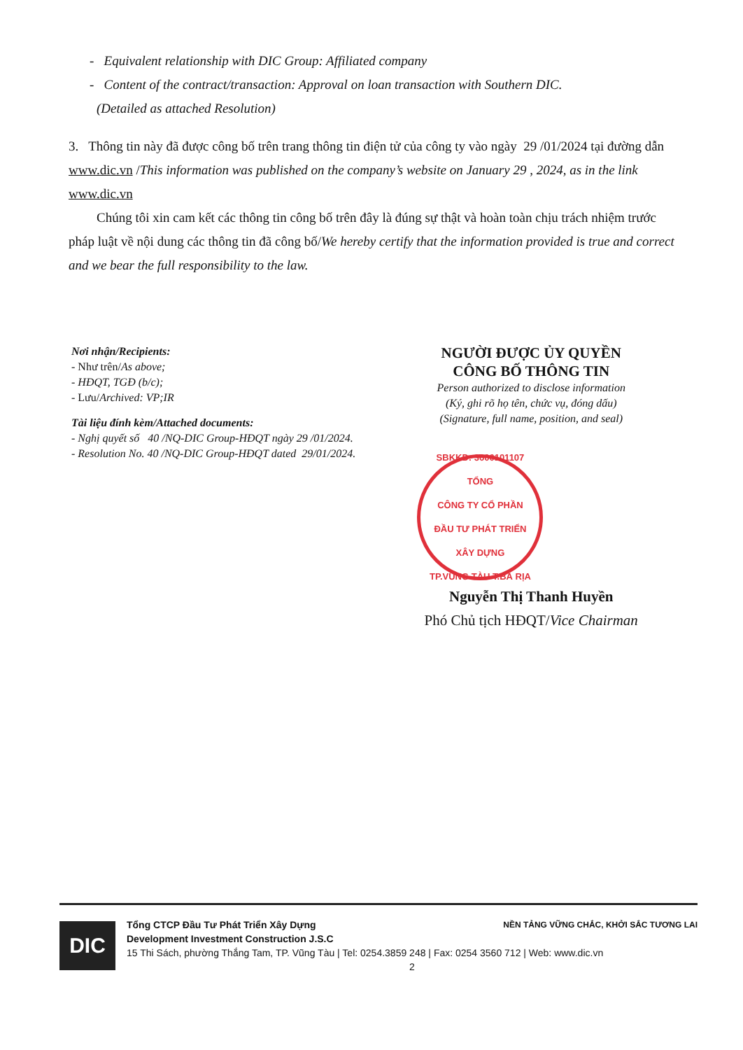- Equivalent relationship with DIC Group: Affiliated company
- Content of the contract/transaction: Approval on loan transaction with Southern DIC.
(Detailed as attached Resolution)
3. Thông tin này đã được công bố trên trang thông tin điện tử của công ty vào ngày 29 /01/2024 tại đường dẫn www.dic.vn /This information was published on the company’s website on January 29 , 2024, as in the link www.dic.vn
Chúng tôi xin cam kết các thông tin công bố trên đây là đúng sự thật và hoàn toàn chịu trách nhiệm trước pháp luật về nội dung các thông tin đã công bố/We hereby certify that the information provided is true and correct and we bear the full responsibility to the law.
Nơi nhận/Recipients:
- Như trên/As above;
- HĐQT, TGĐ (b/c);
- Lưu/Archived: VP;IR
Tài liệu đính kèm/Attached documents:
- Nghị quyết số 40 /NQ-DIC Group-HĐQT ngày 29 /01/2024.
- Resolution No. 40 /NQ-DIC Group-HĐQT dated 29/01/2024.
NGƯỜI ĐƯỢC ỦY QUYỀN
CÔNG BỐ THÔNG TIN
Person authorized to disclose information
(Ký, ghi rõ họ tên, chức vụ, đóng dấu)
(Signature, full name, position, and seal)
SBKKD: 3600101107
TỔNG
CÔNG TY CỔ PHẦN
ĐẦU TƯ PHÁT TRIỂN
XÂY DỰNG
TP.VŨNG TÀU T.BÀ RỊA
Nguyễn Thị Thanh Huyền
Phó Chủ tịch HĐQT/Vice Chairman
DIC
Tổng CTCP Đầu Tư Phát Triển Xây Dựng
Development Investment Construction J.S.C NỀN TẢNG VỮNG CHẮC, KHỞI SẮC TƯƠNG LAI
15 Thi Sách, phường Thắng Tam, TP. Vũng Tàu | Tel: 0254.3859 248 | Fax: 0254 3560 712 | Web: www.dic.vn
2